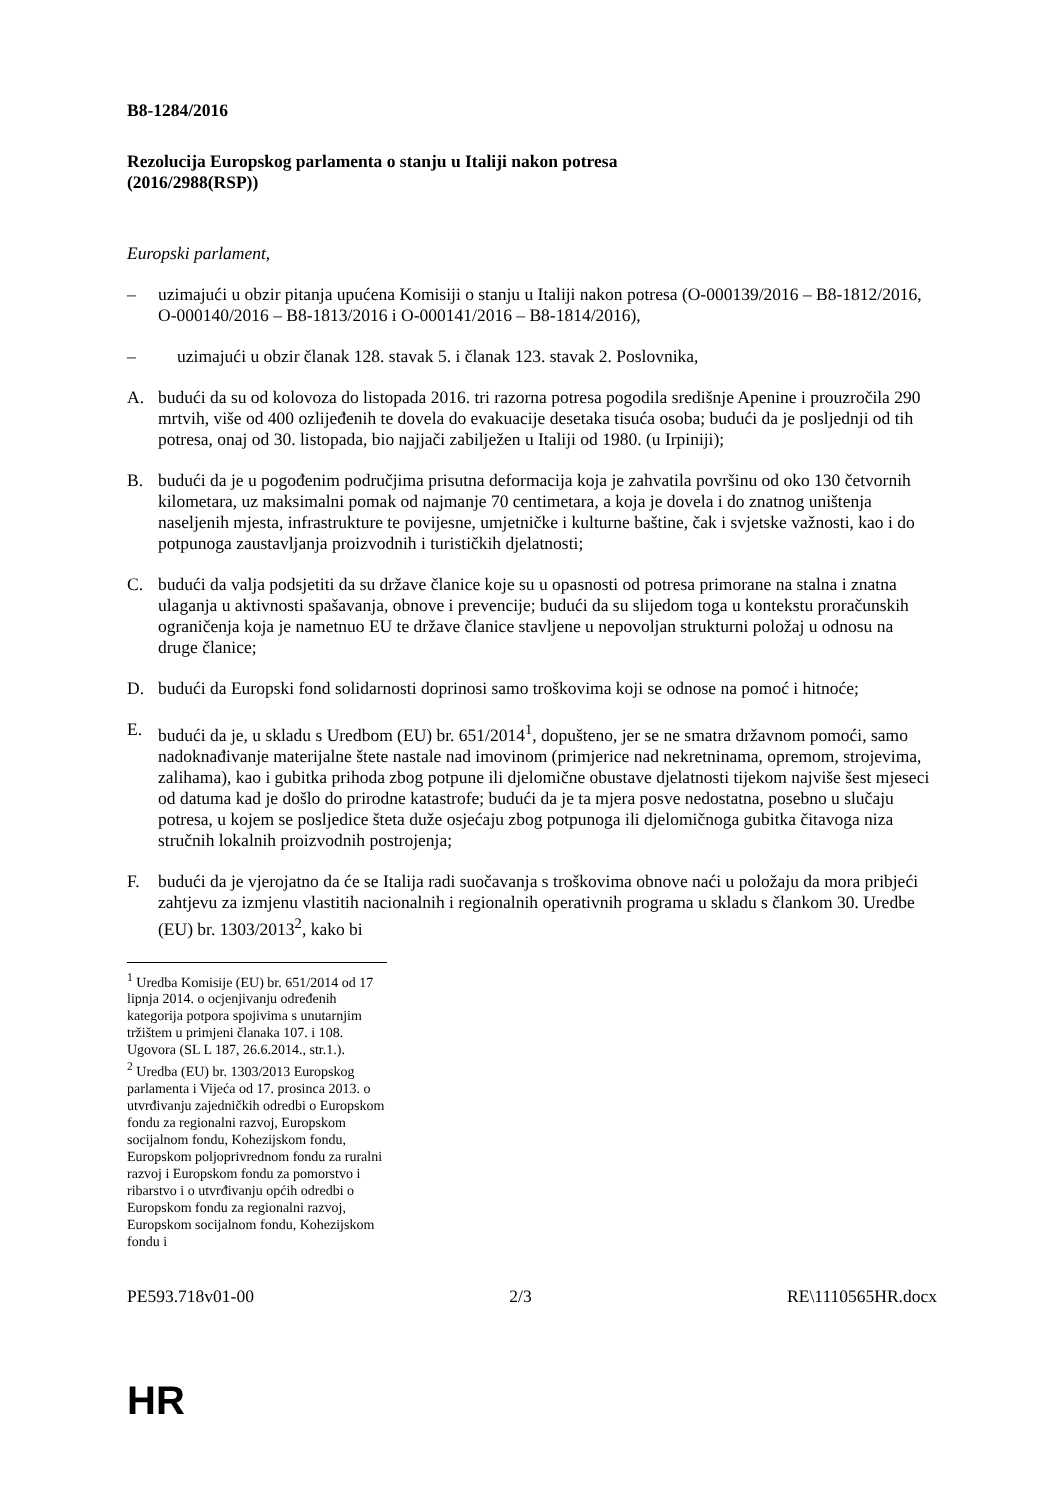B8-1284/2016
Rezolucija Europskog parlamenta o stanju u Italiji nakon potresa
(2016/2988(RSP))
Europski parlament,
– uzimajući u obzir pitanja upućena Komisiji o stanju u Italiji nakon potresa (O-000139/2016 – B8-1812/2016, O-000140/2016 – B8-1813/2016 i O-000141/2016 – B8-1814/2016),
– uzimajući u obzir članak 128. stavak 5. i članak 123. stavak 2. Poslovnika,
A. budući da su od kolovoza do listopada 2016. tri razorna potresa pogodila središnje Apenine i prouzročila 290 mrtvih, više od 400 ozlijeđenih te dovela do evakuacije desetaka tisuća osoba; budući da je posljednji od tih potresa, onaj od 30. listopada, bio najjači zabilježen u Italiji od 1980. (u Irpiniji);
B. budući da je u pogođenim područjima prisutna deformacija koja je zahvatila površinu od oko 130 četvornih kilometara, uz maksimalni pomak od najmanje 70 centimetara, a koja je dovela i do znatnog uništenja naseljenih mjesta, infrastrukture te povijesne, umjetničke i kulturne baštine, čak i svjetske važnosti, kao i do potpunoga zaustavljanja proizvodnih i turističkih djelatnosti;
C. budući da valja podsjetiti da su države članice koje su u opasnosti od potresa primorane na stalna i znatna ulaganja u aktivnosti spašavanja, obnove i prevencije; budući da su slijedom toga u kontekstu proračunskih ograničenja koja je nametnuo EU te države članice stavljene u nepovoljan strukturni položaj u odnosu na druge članice;
D. budući da Europski fond solidarnosti doprinosi samo troškovima koji se odnose na pomoć i hitnoće;
E. budući da je, u skladu s Uredbom (EU) br. 651/2014<sup>1</sup>, dopušteno, jer se ne smatra državnom pomoći, samo nadoknađivanje materijalne štete nastale nad imovinom (primjerice nad nekretninama, opremom, strojevima, zalihama), kao i gubitka prihoda zbog potpune ili djelomične obustave djelatnosti tijekom najviše šest mjeseci od datuma kad je došlo do prirodne katastrofe; budući da je ta mjera posve nedostatna, posebno u slučaju potresa, u kojem se posljedice šteta duže osjećaju zbog potpunoga ili djelomičnoga gubitka čitavoga niza stručnih lokalnih proizvodnih postrojenja;
F. budući da je vjerojatno da će se Italija radi suočavanja s troškovima obnove naći u položaju da mora pribjeći zahtjevu za izmjenu vlastitih nacionalnih i regionalnih operativnih programa u skladu s člankom 30. Uredbe (EU) br. 1303/2013<sup>2</sup>, kako bi
<sup>1</sup> Uredba Komisije (EU) br. 651/2014 od 17 lipnja 2014. o ocjenjivanju određenih kategorija potpora spojivima s unutarnjim tržištem u primjeni članaka 107. i 108. Ugovora (SL L 187, 26.6.2014., str.1.).
<sup>2</sup> Uredba (EU) br. 1303/2013 Europskog parlamenta i Vijeća od 17. prosinca 2013. o utvrđivanju zajedničkih odredbi o Europskom fondu za regionalni razvoj, Europskom socijalnom fondu, Kohezijskom fondu, Europskom poljoprivrednom fondu za ruralni razvoj i Europskom fondu za pomorstvo i ribarstvo i o utvrđivanju općih odredbi o Europskom fondu za regionalni razvoj, Europskom socijalnom fondu, Kohezijskom fondu i
PE593.718v01-00 2/3 RE\1110565HR.docx
HR